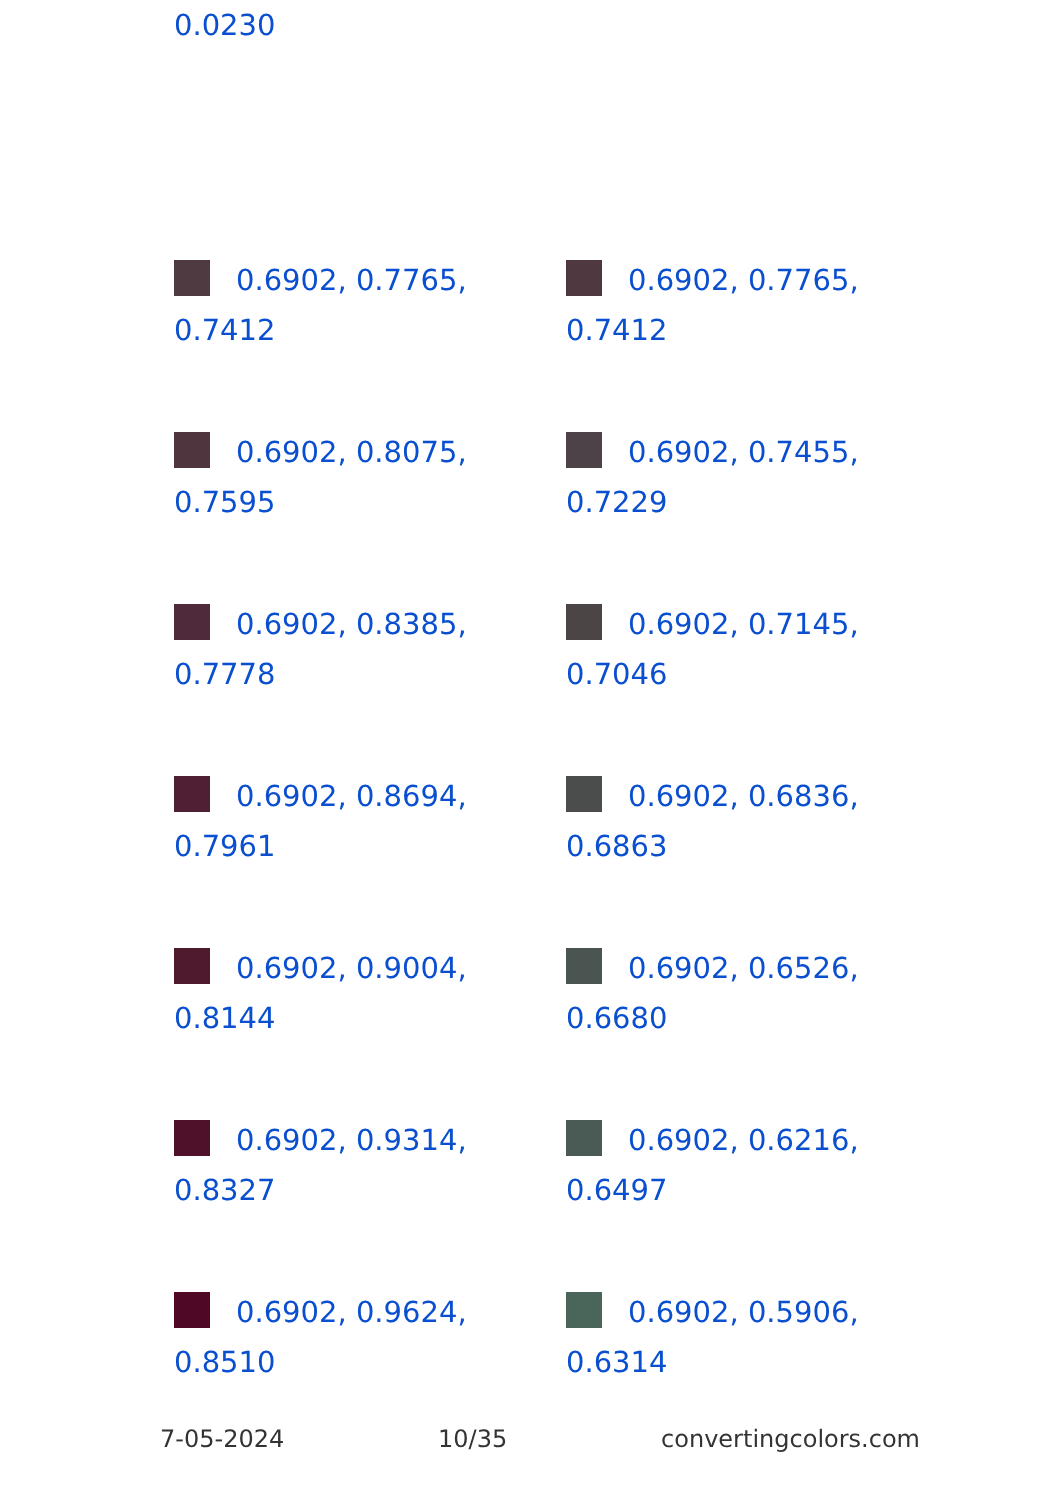0.0230
0.6902, 0.7765, 0.7412
0.6902, 0.7765, 0.7412
0.6902, 0.8075, 0.7595
0.6902, 0.7455, 0.7229
0.6902, 0.8385, 0.7778
0.6902, 0.7145, 0.7046
0.6902, 0.8694, 0.7961
0.6902, 0.6836, 0.6863
0.6902, 0.9004, 0.8144
0.6902, 0.6526, 0.6680
0.6902, 0.9314, 0.8327
0.6902, 0.6216, 0.6497
0.6902, 0.9624, 0.8510
0.6902, 0.5906, 0.6314
7-05-2024 10/35 convertingcolors.com